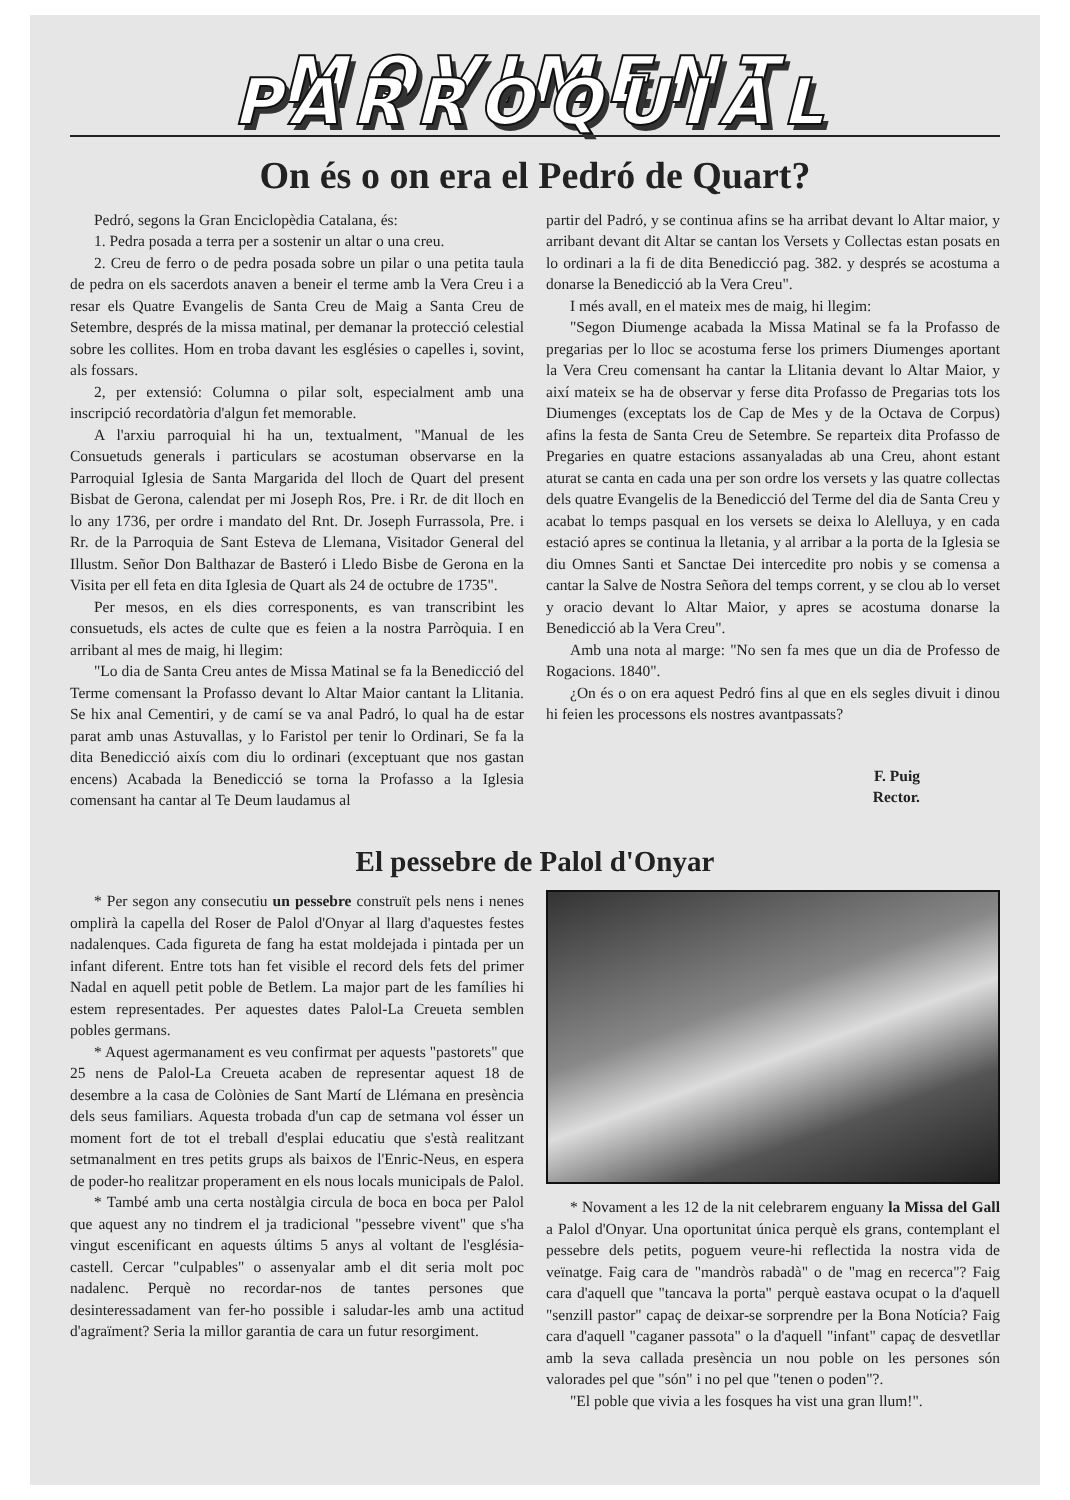MOVIMENT PARROQUIAL
On és o on era el Pedró de Quart?
Pedró, segons la Gran Enciclopèdia Catalana, és:
1. Pedra posada a terra per a sostenir un altar o una creu.
2. Creu de ferro o de pedra posada sobre un pilar o una petita taula de pedra on els sacerdots anaven a beneir el terme amb la Vera Creu i a resar els Quatre Evangelis de Santa Creu de Maig a Santa Creu de Setembre, després de la missa matinal, per demanar la protecció celestial sobre les collites. Hom en troba davant les esglésies o capelles i, sovint, als fossars.
2, per extensió: Columna o pilar solt, especialment amb una inscripció recordatòria d'algun fet memorable.
A l'arxiu parroquial hi ha un, textualment, "Manual de les Consuetuds generals i particulars se acostuman observarse en la Parroquial Iglesia de Santa Margarida del lloch de Quart del present Bisbat de Gerona, calendat per mi Joseph Ros, Pre. i Rr. de dit lloch en lo any 1736, per ordre i mandato del Rnt. Dr. Joseph Furrassola, Pre. i Rr. de la Parroquia de Sant Esteva de Llemana, Visitador General del Illustm. Señor Don Balthazar de Basteró i Lledo Bisbe de Gerona en la Visita per ell feta en dita Iglesia de Quart als 24 de octubre de 1735".
Per mesos, en els dies corresponents, es van transcribint les consuetuds, els actes de culte que es feien a la nostra Parròquia. I en arribant al mes de maig, hi llegim:
"Lo dia de Santa Creu antes de Missa Matinal se fa la Benedicció del Terme comensant la Profasso devant lo Altar Maior cantant la Llitania. Se hix anal Cementiri, y de camí se va anal Padró, lo qual ha de estar parat amb unas Astuvallas, y lo Faristol per tenir lo Ordinari, Se fa la dita Benedicció aixís com diu lo ordinari (exceptuant que nos gastan encens) Acabada la Benedicció se torna la Profasso a la Iglesia comensant ha cantar al Te Deum laudamus al
partir del Padró, y se continua afins se ha arribat devant lo Altar maior, y arribant devant dit Altar se cantan los Versets y Collectas estan posats en lo ordinari a la fi de dita Benedicció pag. 382. y després se acostuma a donarse la Benedicció ab la Vera Creu".
I més avall, en el mateix mes de maig, hi llegim:
"Segon Diumenge acabada la Missa Matinal se fa la Profasso de pregarias per lo lloc se acostuma ferse los primers Diumenges aportant la Vera Creu comensant ha cantar la Llitania devant lo Altar Maior, y així mateix se ha de observar y ferse dita Profasso de Pregarias tots los Diumenges (exceptats los de Cap de Mes y de la Octava de Corpus) afins la festa de Santa Creu de Setembre. Se reparteix dita Profasso de Pregaries en quatre estacions assanyaladas ab una Creu, ahont estant aturat se canta en cada una per son ordre los versets y las quatre collectas dels quatre Evangelis de la Benedicció del Terme del dia de Santa Creu y acabat lo temps pasqual en los versets se deixa lo Alelluya, y en cada estació apres se continua la lletania, y al arribar a la porta de la Iglesia se diu Omnes Santi et Sanctae Dei intercedite pro nobis y se comensa a cantar la Salve de Nostra Señora del temps corrent, y se clou ab lo verset y oracio devant lo Altar Maior, y apres se acostuma donarse la Benedicció ab la Vera Creu".
Amb una nota al marge: "No sen fa mes que un dia de Professo de Rogacions. 1840".
¿On és o on era aquest Pedró fins al que en els segles divuit i dinou hi feien les processons els nostres avantpassats?
F. Puig
Rector.
El pessebre de Palol d'Onyar
* Per segon any consecutiu un pessebre construït pels nens i nenes omplirà la capella del Roser de Palol d'Onyar al llarg d'aquestes festes nadalenques. Cada figureta de fang ha estat moldejada i pintada per un infant diferent. Entre tots han fet visible el record dels fets del primer Nadal en aquell petit poble de Betlem. La major part de les famílies hi estem representades. Per aquestes dates Palol-La Creueta semblen pobles germans.
* Aquest agermanament es veu confirmat per aquests "pastorets" que 25 nens de Palol-La Creueta acaben de representar aquest 18 de desembre a la casa de Colònies de Sant Martí de Llémana en presència dels seus familiars. Aquesta trobada d'un cap de setmana vol ésser un moment fort de tot el treball d'esplai educatiu que s'està realitzant setmanalment en tres petits grups als baixos de l'Enric-Neus, en espera de poder-ho realitzar properament en els nous locals municipals de Palol.
* També amb una certa nostàlgia circula de boca en boca per Palol que aquest any no tindrem el ja tradicional "pessebre vivent" que s'ha vingut escenificant en aquests últims 5 anys al voltant de l'església-castell. Cercar "culpables" o assenyalar amb el dit seria molt poc nadalenc. Perquè no recordar-nos de tantes persones que desinteressadament van fer-ho possible i saludar-les amb una actitud d'agraïment? Seria la millor garantia de cara un futur resorgiment.
* Novament a les 12 de la nit celebrarem enguany la Missa del Gall a Palol d'Onyar. Una oportunitat única perquè els grans, contemplant el pessebre dels petits, poguem veure-hi reflectida la nostra vida de veïnatge. Faig cara de "mandròs rabadà" o de "mag en recerca"? Faig cara d'aquell que "tancava la porta" perquè eastava ocupat o la d'aquell "senzill pastor" capaç de deixar-se sorprendre per la Bona Notícia? Faig cara d'aquell "caganer passota" o la d'aquell "infant" capaç de desvetllar amb la seva callada presència un nou poble on les persones són valorades pel que "són" i no pel que "tenen o poden"?.
"El poble que vivia a les fosques ha vist una gran llum!".